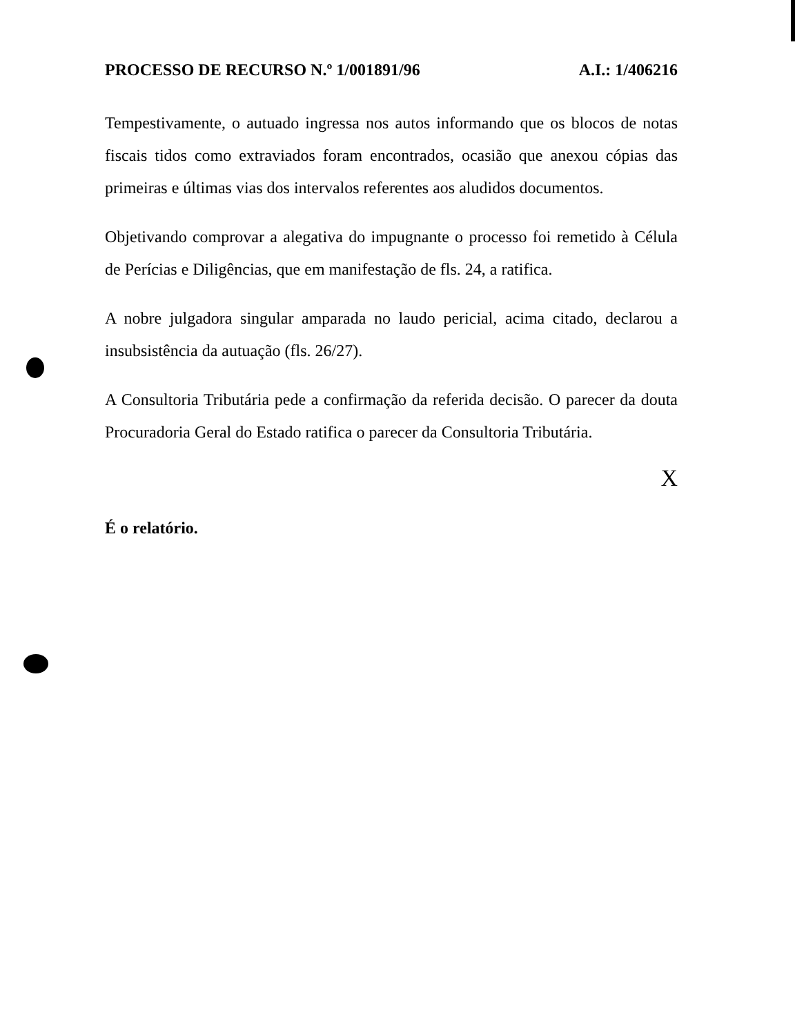PROCESSO DE RECURSO N.º 1/001891/96 A.I.: 1/406216
Tempestivamente, o autuado ingressa nos autos informando que os blocos de notas fiscais tidos como extraviados foram encontrados, ocasião que anexou cópias das primeiras e últimas vias dos intervalos referentes aos aludidos documentos.
Objetivando comprovar a alegativa do impugnante o processo foi remetido à Célula de Perícias e Diligências, que em manifestação de fls. 24, a ratifica.
A nobre julgadora singular amparada no laudo pericial, acima citado, declarou a insubsistência da autuação (fls. 26/27).
A Consultoria Tributária pede a confirmação da referida decisão. O parecer da douta Procuradoria Geral do Estado ratifica o parecer da Consultoria Tributária.
X
É o relatório.